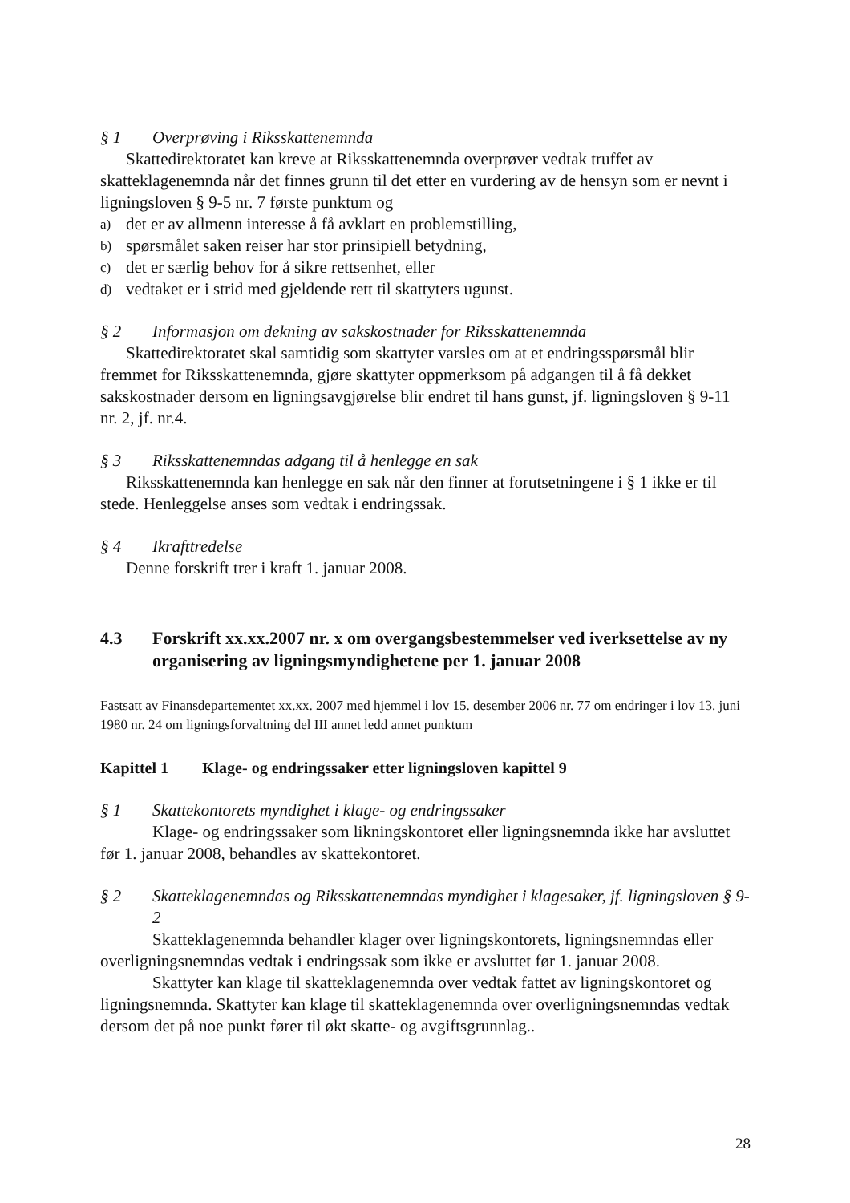§ 1 Overprøving i Riksskattenemnda
Skattedirektoratet kan kreve at Riksskattenemnda overprøver vedtak truffet av skatteklagenemnda når det finnes grunn til det etter en vurdering av de hensyn som er nevnt i ligningsloven § 9-5 nr. 7 første punktum og
a) det er av allmenn interesse å få avklart en problemstilling,
b) spørsmålet saken reiser har stor prinsipiell betydning,
c) det er særlig behov for å sikre rettsenhet, eller
d) vedtaket er i strid med gjeldende rett til skattyters ugunst.
§ 2 Informasjon om dekning av sakskostnader for Riksskattenemnda
Skattedirektoratet skal samtidig som skattyter varsles om at et endringsspørsmål blir fremmet for Riksskattenemnda, gjøre skattyter oppmerksom på adgangen til å få dekket sakskostnader dersom en ligningsavgjørelse blir endret til hans gunst, jf. ligningsloven § 9-11 nr. 2, jf. nr.4.
§ 3 Riksskattenemndas adgang til å henlegge en sak
Riksskattenemnda kan henlegge en sak når den finner at forutsetningene i § 1 ikke er til stede. Henleggelse anses som vedtak i endringssak.
§ 4 Ikrafttredelse
Denne forskrift trer i kraft 1. januar 2008.
4.3 Forskrift xx.xx.2007 nr. x om overgangsbestemmelser ved iverksettelse av ny organisering av ligningsmyndighetene per 1. januar 2008
Fastsatt av Finansdepartementet xx.xx. 2007 med hjemmel i lov 15. desember 2006 nr. 77 om endringer i lov 13. juni 1980 nr. 24 om ligningsforvaltning del III annet ledd annet punktum
Kapittel 1 Klage- og endringssaker etter ligningsloven kapittel 9
§ 1 Skattekontorets myndighet i klage- og endringssaker
Klage- og endringssaker som likningskontoret eller ligningsnemnda ikke har avsluttet før 1. januar 2008, behandles av skattekontoret.
§ 2 Skatteklagenemndas og Riksskattenemndas myndighet i klagesaker, jf. ligningsloven § 9-2
Skatteklagenemnda behandler klager over ligningskontorets, ligningsnemndas eller overligningsnemndas vedtak i endringssak som ikke er avsluttet før 1. januar 2008.
Skattyter kan klage til skatteklagenemnda over vedtak fattet av ligningskontoret og ligningsnemnda. Skattyter kan klage til skatteklagenemnda over overligningsnemndas vedtak dersom det på noe punkt fører til økt skatte- og avgiftsgrunnlag..
28